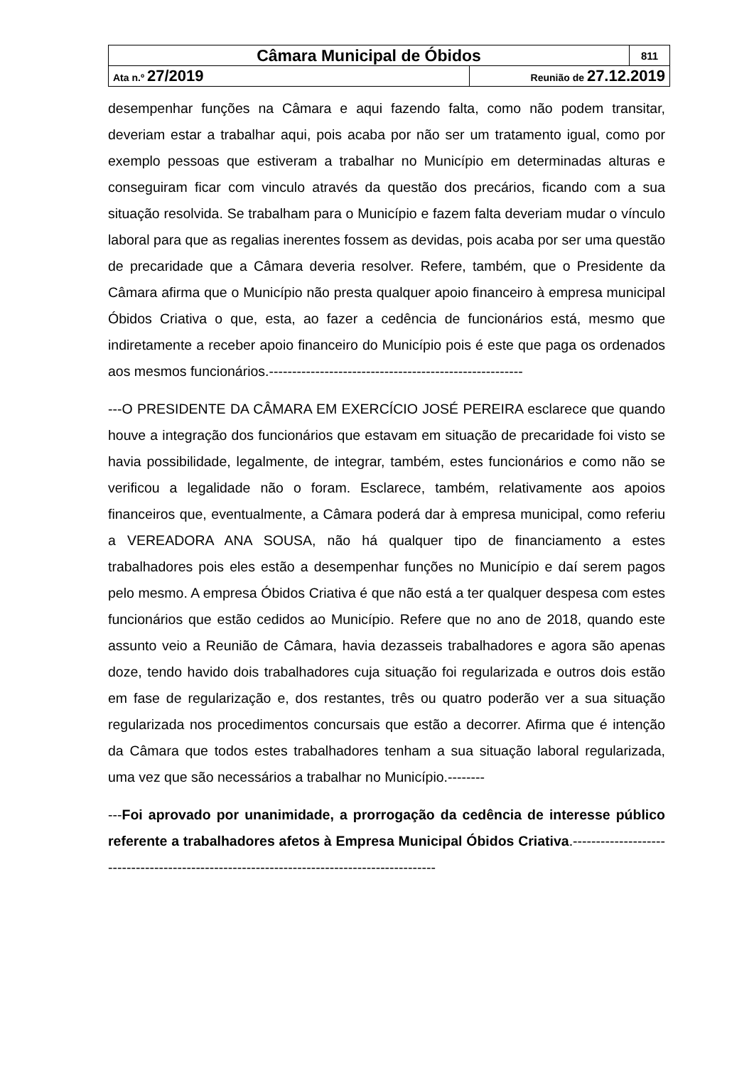| Câmara Municipal de Óbidos | | 811 |
| Ata n.º 27/2019 | Reunião de 27.12.2019 | |
desempenhar funções na Câmara e aqui fazendo falta, como não podem transitar, deveriam estar a trabalhar aqui, pois acaba por não ser um tratamento igual, como por exemplo pessoas que estiveram a trabalhar no Município em determinadas alturas e conseguiram ficar com vinculo através da questão dos precários, ficando com a sua situação resolvida. Se trabalham para o Município e fazem falta deveriam mudar o vínculo laboral para que as regalias inerentes fossem as devidas, pois acaba por ser uma questão de precaridade que a Câmara deveria resolver. Refere, também, que o Presidente da Câmara afirma que o Município não presta qualquer apoio financeiro à empresa municipal Óbidos Criativa o que, esta, ao fazer a cedência de funcionários está, mesmo que indiretamente a receber apoio financeiro do Município pois é este que paga os ordenados aos mesmos funcionários.-------------------------------------------------------
---O PRESIDENTE DA CÂMARA EM EXERCÍCIO JOSÉ PEREIRA esclarece que quando houve a integração dos funcionários que estavam em situação de precaridade foi visto se havia possibilidade, legalmente, de integrar, também, estes funcionários e como não se verificou a legalidade não o foram. Esclarece, também, relativamente aos apoios financeiros que, eventualmente, a Câmara poderá dar à empresa municipal, como referiu a VEREADORA ANA SOUSA, não há qualquer tipo de financiamento a estes trabalhadores pois eles estão a desempenhar funções no Município e daí serem pagos pelo mesmo. A empresa Óbidos Criativa é que não está a ter qualquer despesa com estes funcionários que estão cedidos ao Município. Refere que no ano de 2018, quando este assunto veio a Reunião de Câmara, havia dezasseis trabalhadores e agora são apenas doze, tendo havido dois trabalhadores cuja situação foi regularizada e outros dois estão em fase de regularização e, dos restantes, três ou quatro poderão ver a sua situação regularizada nos procedimentos concursais que estão a decorrer. Afirma que é intenção da Câmara que todos estes trabalhadores tenham a sua situação laboral regularizada, uma vez que são necessários a trabalhar no Município.--------
---Foi aprovado por unanimidade, a prorrogação da cedência de interesse público referente a trabalhadores afetos à Empresa Municipal Óbidos Criativa.-------------------------------------------------------------------------------------------